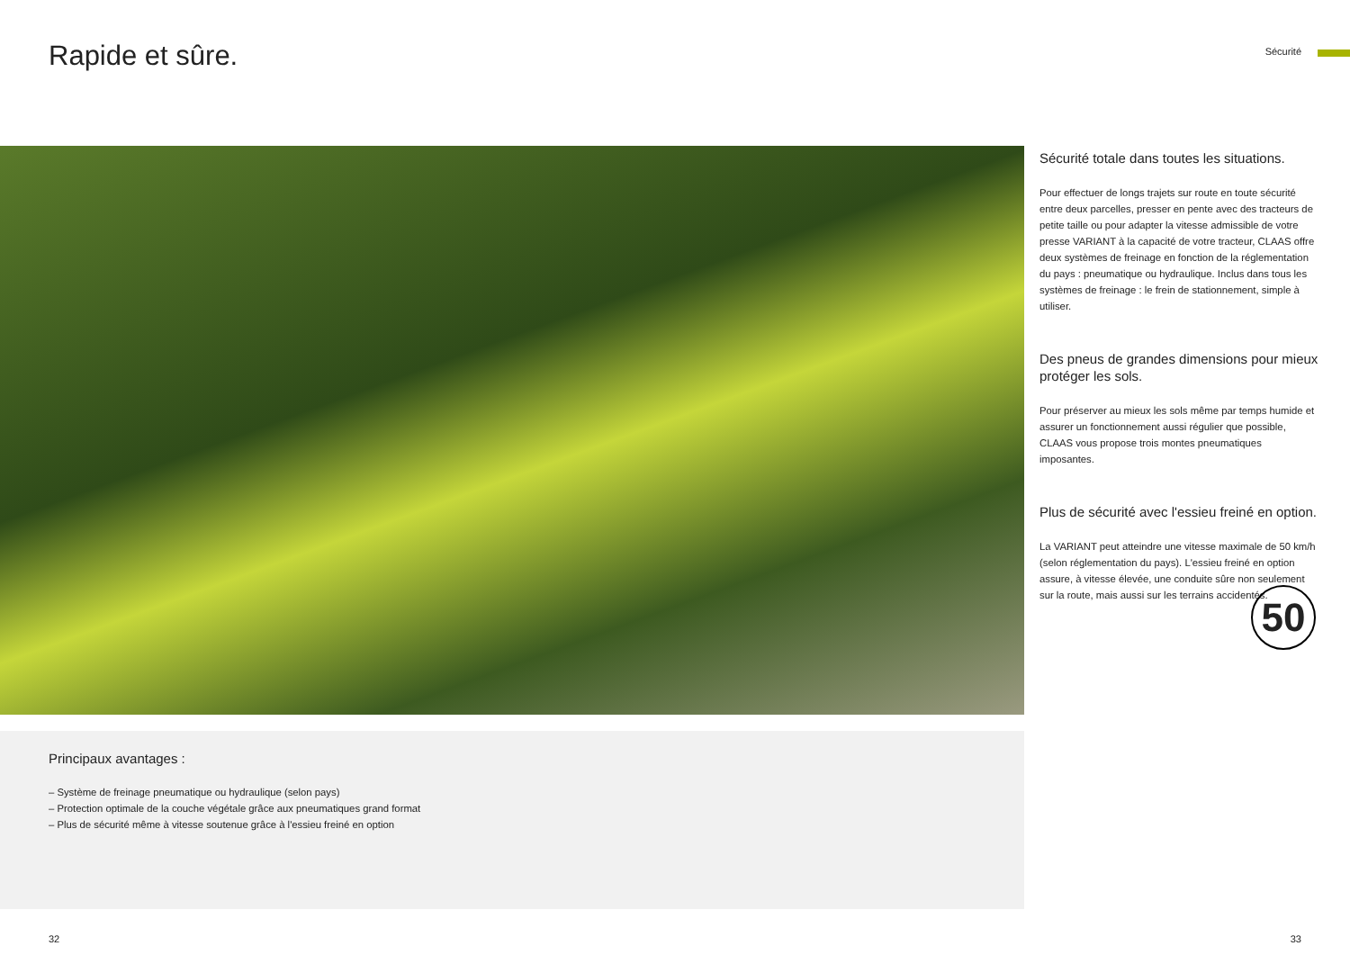Rapide et sûre. Sécurité
Sécurité totale dans toutes les situations.
Pour effectuer de longs trajets sur route en toute sécurité entre deux parcelles, presser en pente avec des tracteurs de petite taille ou pour adapter la vitesse admissible de votre presse VARIANT à la capacité de votre tracteur, CLAAS offre deux systèmes de freinage en fonction de la réglementation du pays : pneumatique ou hydraulique. Inclus dans tous les systèmes de freinage : le frein de stationnement, simple à utiliser.
Des pneus de grandes dimensions pour mieux protéger les sols.
Pour préserver au mieux les sols même par temps humide et assurer un fonctionnement aussi régulier que possible, CLAAS vous propose trois montes pneumatiques imposantes.
Plus de sécurité avec l'essieu freiné en option.
La VARIANT peut atteindre une vitesse maximale de 50 km/h (selon réglementation du pays). L'essieu freiné en option assure, à vitesse élevée, une conduite sûre non seulement sur la route, mais aussi sur les terrains accidentés.
50
Principaux avantages :
– Système de freinage pneumatique ou hydraulique (selon pays)
– Protection optimale de la couche végétale grâce aux pneumatiques grand format
– Plus de sécurité même à vitesse soutenue grâce à l'essieu freiné en option
32 33